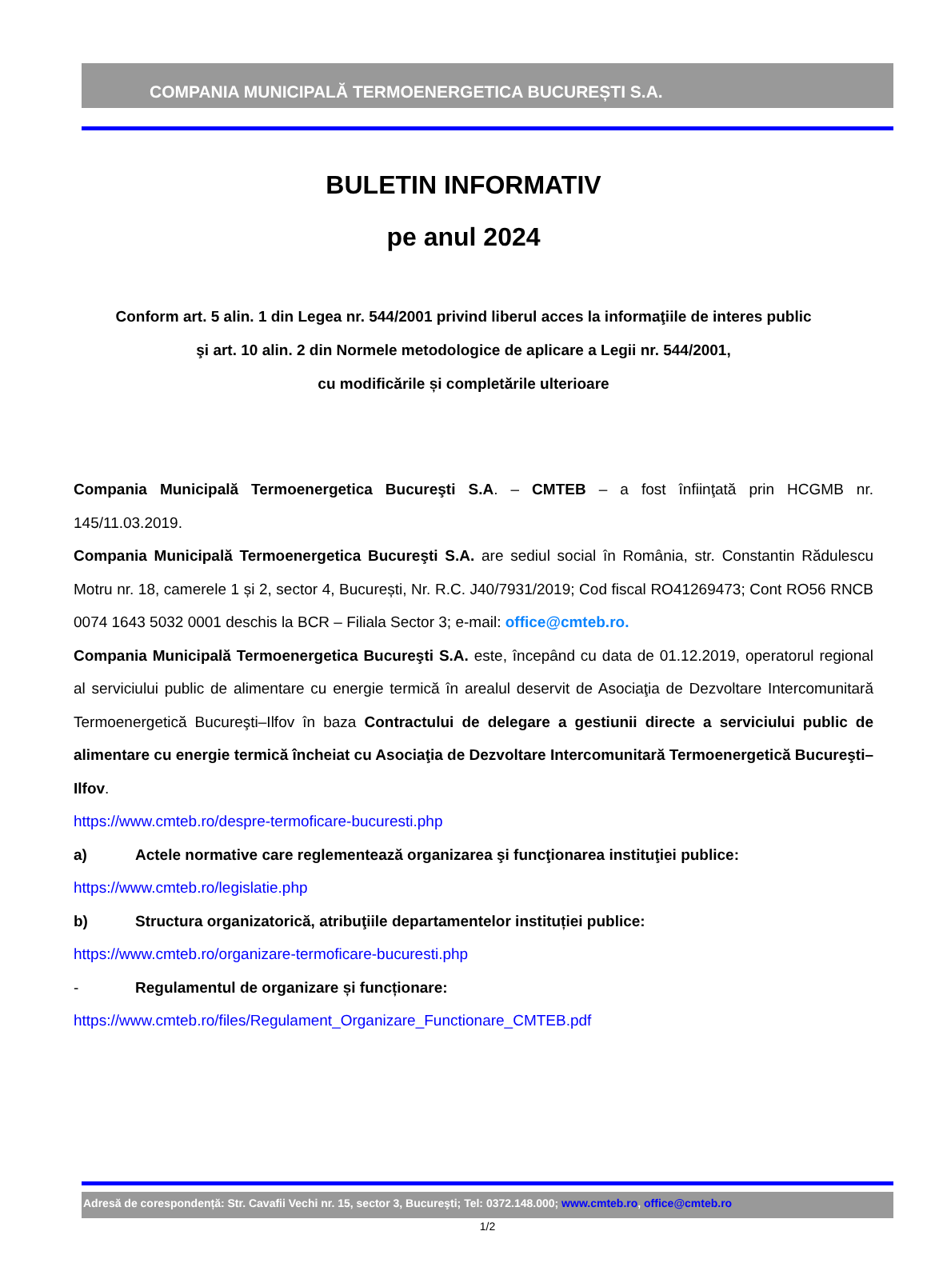COMPANIA MUNICIPALĂ TERMOENERGETICA BUCUREȘTI S.A.
BULETIN INFORMATIV
pe anul 2024
Conform art. 5 alin. 1 din Legea nr. 544/2001 privind liberul acces la informaţiile de interes public
şi art. 10 alin. 2 din Normele metodologice de aplicare a Legii nr. 544/2001,
cu modificările și completările ulterioare
Compania Municipală Termoenergetica Bucureşti S.A. – CMTEB – a fost înfiinţată prin HCGMB nr. 145/11.03.2019.
Compania Municipală Termoenergetica Bucureşti S.A. are sediul social în România, str. Constantin Rădulescu Motru nr. 18, camerele 1 și 2, sector 4, București, Nr. R.C. J40/7931/2019; Cod fiscal RO41269473; Cont RO56 RNCB 0074 1643 5032 0001 deschis la BCR – Filiala Sector 3; e-mail: office@cmteb.ro.
Compania Municipală Termoenergetica Bucureşti S.A. este, începând cu data de 01.12.2019, operatorul regional al serviciului public de alimentare cu energie termică în arealul deservit de Asociaţia de Dezvoltare Intercomunitară Termoenergetică Bucureşti–Ilfov în baza Contractului de delegare a gestiunii directe a serviciului public de alimentare cu energie termică încheiat cu Asociaţia de Dezvoltare Intercomunitară Termoenergetică Bucureşti–Ilfov.
https://www.cmteb.ro/despre-termoficare-bucuresti.php
a) Actele normative care reglementează organizarea şi funcţionarea instituţiei publice:
https://www.cmteb.ro/legislatie.php
b) Structura organizatorică, atribuţiile departamentelor instituției publice:
https://www.cmteb.ro/organizare-termoficare-bucuresti.php
- Regulamentul de organizare și funcționare:
https://www.cmteb.ro/files/Regulament_Organizare_Functionare_CMTEB.pdf
Adresă de corespondență: Str. Cavafii Vechi nr. 15, sector 3, Bucureşti; Tel: 0372.148.000; www.cmteb.ro, office@cmteb.ro
1/2